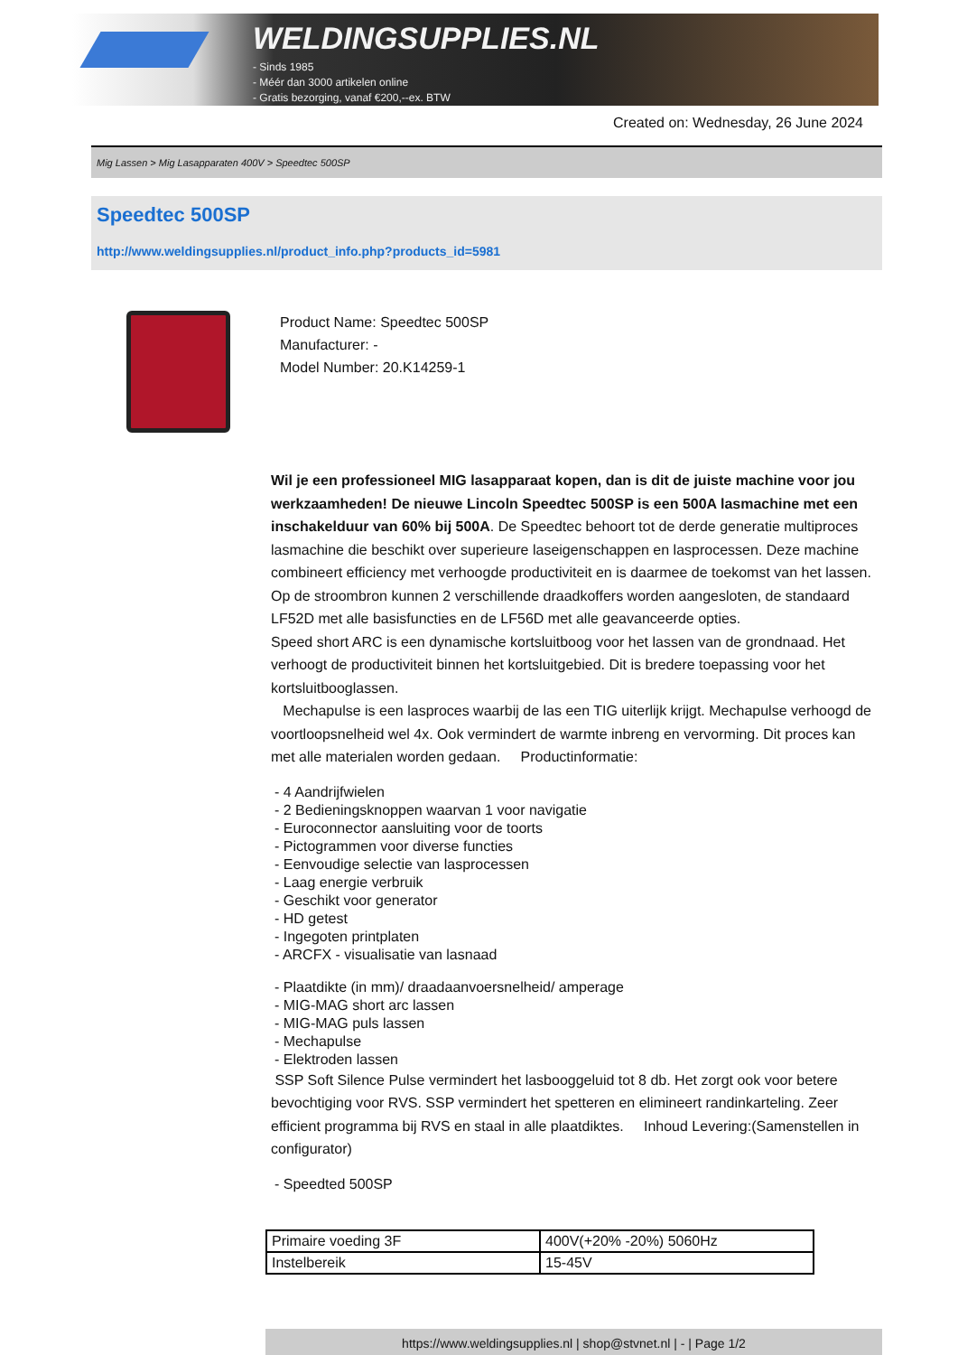WELDINGSUPPLIES.NL
- Sinds 1985
- Méér dan 3000 artikelen online
- Gratis bezorging, vanaf €200,--ex. BTW
Created on: Wednesday, 26 June 2024
Mig Lassen > Mig Lasapparaten 400V > Speedtec 500SP
Speedtec 500SP
http://www.weldingsupplies.nl/product_info.php?products_id=5981
Product Name: Speedtec 500SP
Manufacturer: -
Model Number: 20.K14259-1
Wil je een professioneel MIG lasapparaat kopen, dan is dit de juiste machine voor jou werkzaamheden! De nieuwe Lincoln Speedtec 500SP is een 500A lasmachine met een inschakelduur van 60% bij 500A. De Speedtec behoort tot de derde generatie multiproces lasmachine die beschikt over superieure laseigenschappen en lasprocessen. Deze machine combineert efficiency met verhoogde productiviteit en is daarmee de toekomst van het lassen. Op de stroombron kunnen 2 verschillende draadkoffers worden aangesloten, de standaard LF52D met alle basisfuncties en de LF56D met alle geavanceerde opties.
Speed short ARC is een dynamische kortsluitboog voor het lassen van de grondnaad. Het verhoogt de productiviteit binnen het kortsluitgebied. Dit is bredere toepassing voor het kortsluitbooglassen.
Mechapulse is een lasproces waarbij de las een TIG uiterlijk krijgt. Mechapulse verhoogd de voortloopsnelheid wel 4x. Ook vermindert de warmte inbreng en vervorming. Dit proces kan met alle materialen worden gedaan. Productinformatie:
- 4 Aandrijfwielen
- 2 Bedieningsknoppen waarvan 1 voor navigatie
- Euroconnector aansluiting voor de toorts
- Pictogrammen voor diverse functies
- Eenvoudige selectie van lasprocessen
- Laag energie verbruik
- Geschikt voor generator
- HD getest
- Ingegoten printplaten
- ARCFX - visualisatie van lasnaad
- Plaatdikte (in mm)/ draadaanvoersnelheid/ amperage
- MIG-MAG short arc lassen
- MIG-MAG puls lassen
- Mechapulse
- Elektroden lassen
SSP Soft Silence Pulse vermindert het lasbooggeluid tot 8 db. Het zorgt ook voor betere bevochtiging voor RVS. SSP vermindert het spetteren en elimineert randinkarteling. Zeer efficient programma bij RVS en staal in alle plaatdiktes. Inhoud Levering:(Samenstellen in configurator)
- Speedted 500SP
| Primaire voeding 3F | 400V(+20% -20%) 5060Hz |
| Instelbereik | 15-45V |
https://www.weldingsupplies.nl | shop@stvnet.nl | - | Page 1/2